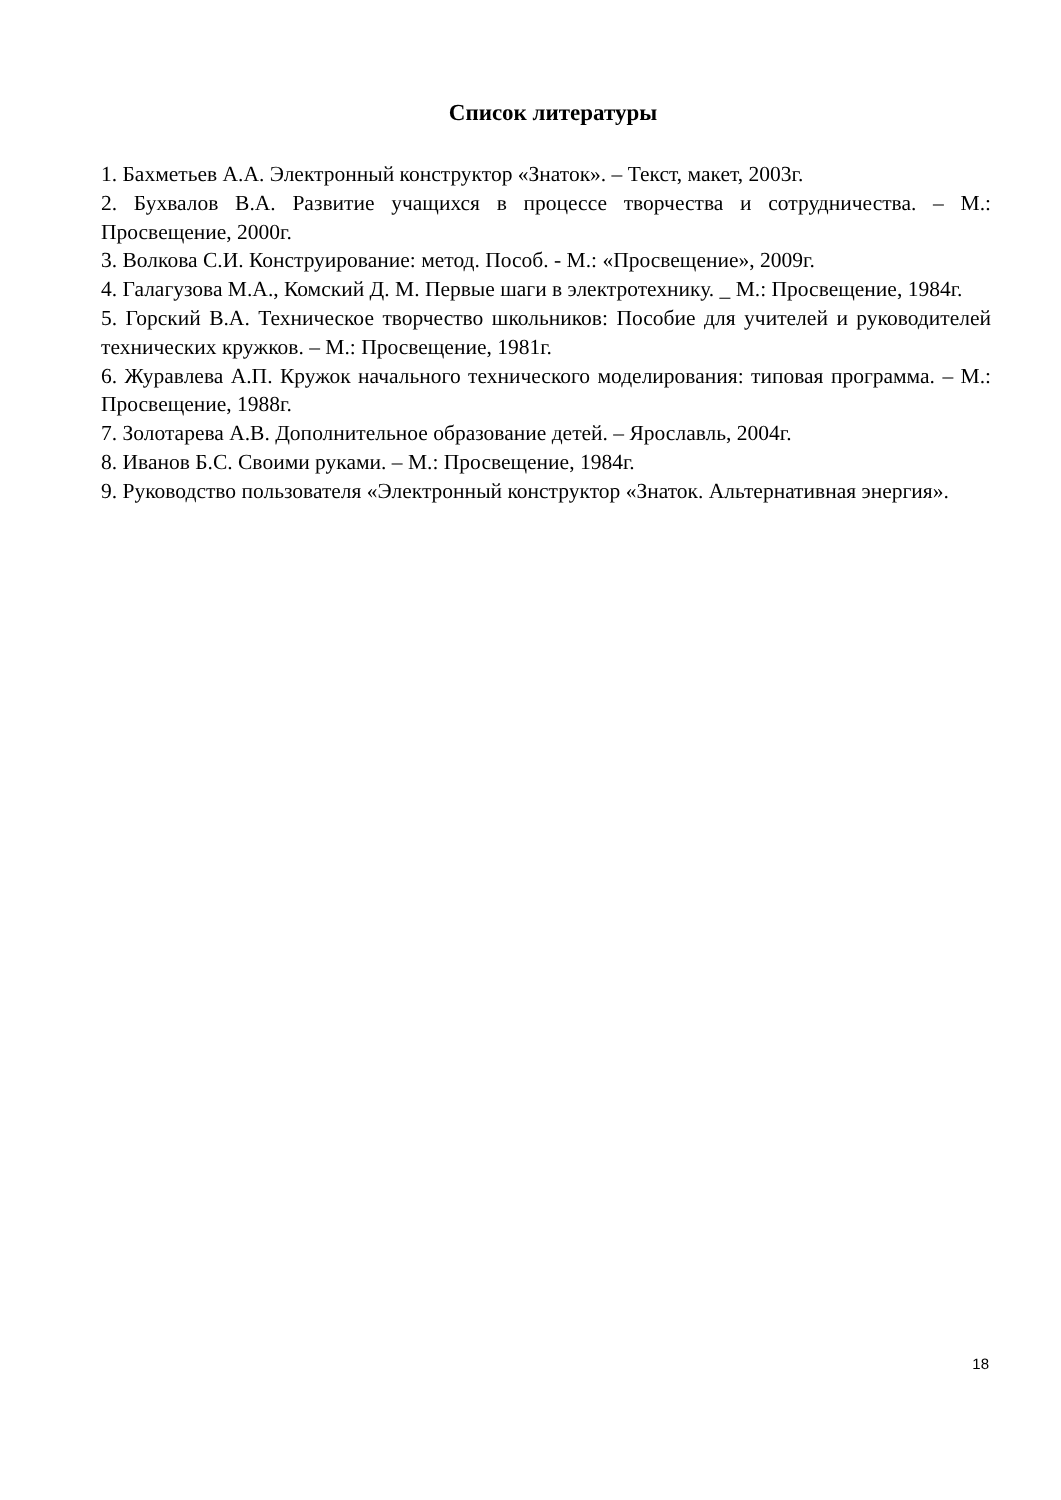Список литературы
1. Бахметьев А.А. Электронный конструктор «Знаток». – Текст, макет, 2003г.
2. Бухвалов В.А. Развитие учащихся в процессе творчества и сотрудничества. – М.: Просвещение, 2000г.
3. Волкова С.И. Конструирование: метод. Пособ. - М.: «Просвещение», 2009г.
4. Галагузова М.А., Комский Д. М. Первые шаги в электротехнику. _ М.: Просвещение, 1984г.
5. Горский В.А. Техническое творчество школьников: Пособие для учителей и руководителей технических кружков. – М.: Просвещение, 1981г.
6. Журавлева А.П. Кружок начального технического моделирования: типовая программа. – М.: Просвещение, 1988г.
7. Золотарева А.В. Дополнительное образование детей. – Ярославль, 2004г.
8. Иванов Б.С. Своими руками. – М.: Просвещение, 1984г.
9. Руководство пользователя «Электронный конструктор «Знаток. Альтернативная энергия».
18